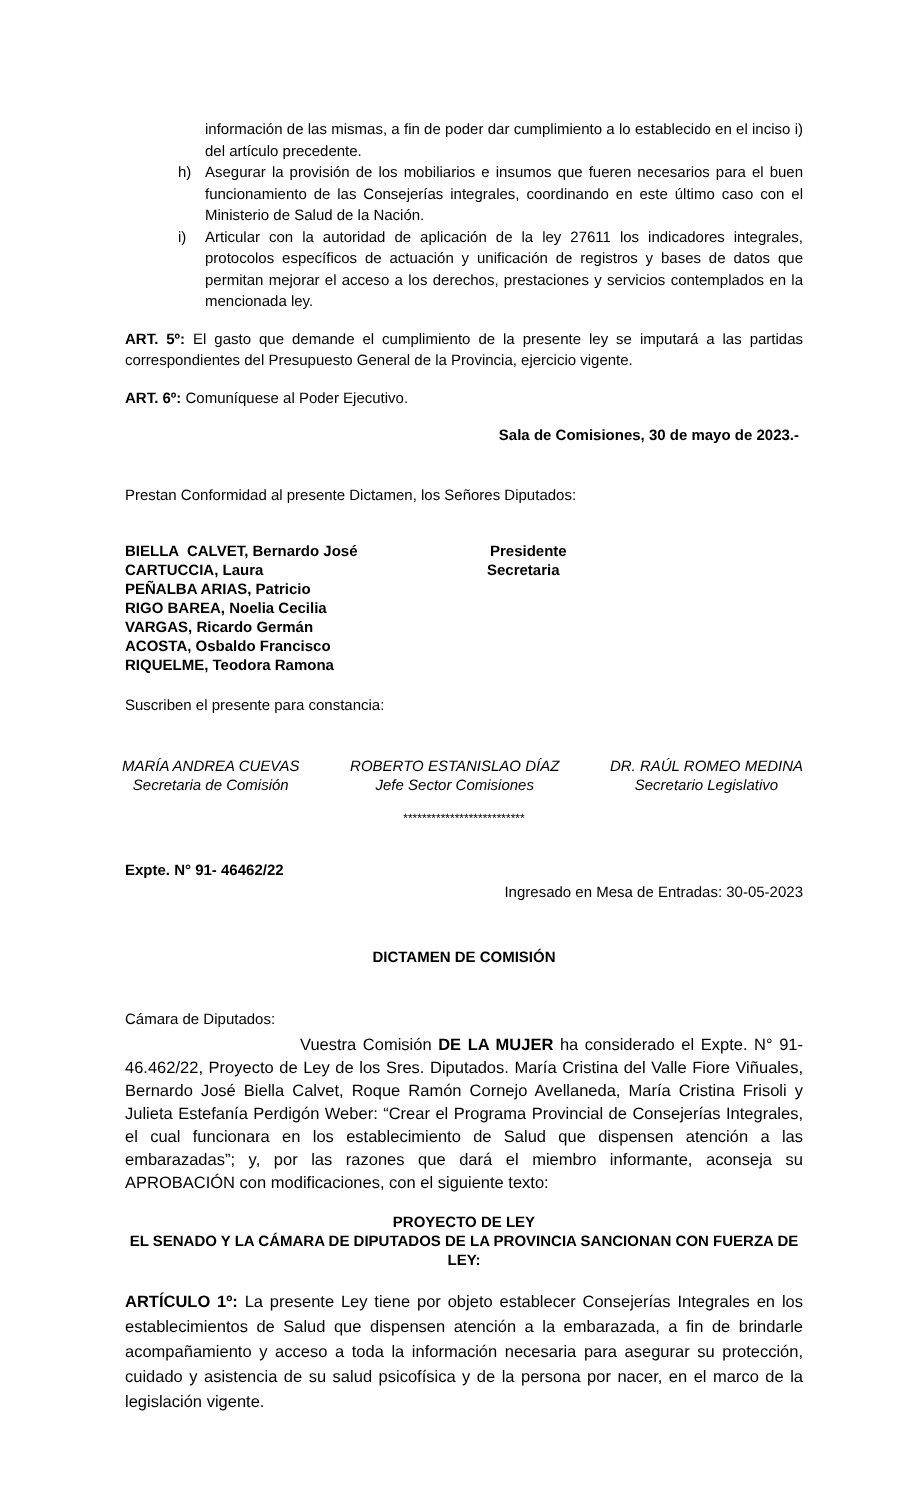información de las mismas, a fin de poder dar cumplimiento a lo establecido en el inciso i) del artículo precedente.
h) Asegurar la provisión de los mobiliarios e insumos que fueren necesarios para el buen funcionamiento de las Consejerías integrales, coordinando en este último caso con el Ministerio de Salud de la Nación.
i) Articular con la autoridad de aplicación de la ley 27611 los indicadores integrales, protocolos específicos de actuación y unificación de registros y bases de datos que permitan mejorar el acceso a los derechos, prestaciones y servicios contemplados en la mencionada ley.
ART. 5º: El gasto que demande el cumplimiento de la presente ley se imputará a las partidas correspondientes del Presupuesto General de la Provincia, ejercicio vigente.
ART. 6º: Comuníquese al Poder Ejecutivo.
Sala de Comisiones, 30 de mayo de 2023.-
Prestan Conformidad al presente Dictamen, los Señores Diputados:
BIELLA CALVET, Bernardo José Presidente
CARTUCCIA, Laura Secretaria
PEÑALBA ARIAS, Patricio
RIGO BAREA, Noelia Cecilia
VARGAS, Ricardo Germán
ACOSTA, Osbaldo Francisco
RIQUELME, Teodora Ramona
Suscriben el presente para constancia:
MARÍA ANDREA CUEVAS
Secretaria de Comisión
ROBERTO ESTANISLAO DÍAZ
Jefe Sector Comisiones
DR. RAÚL ROMEO MEDINA
Secretario Legislativo
**************************
Expte. N° 91- 46462/22
Ingresado en Mesa de Entradas: 30-05-2023
DICTAMEN DE COMISIÓN
Cámara de Diputados:
Vuestra Comisión DE LA MUJER ha considerado el Expte. N° 91-46.462/22, Proyecto de Ley de los Sres. Diputados. María Cristina del Valle Fiore Viñuales, Bernardo José Biella Calvet, Roque Ramón Cornejo Avellaneda, María Cristina Frisoli y Julieta Estefanía Perdigón Weber: “Crear el Programa Provincial de Consejerías Integrales, el cual funcionara en los establecimiento de Salud que dispensen atención a las embarazadas”; y, por las razones que dará el miembro informante, aconseja su APROBACIÓN con modificaciones, con el siguiente texto:
PROYECTO DE LEY
EL SENADO Y LA CÁMARA DE DIPUTADOS DE LA PROVINCIA SANCIONAN CON FUERZA DE
LEY:
ARTÍCULO 1º: La presente Ley tiene por objeto establecer Consejerías Integrales en los establecimientos de Salud que dispensen atención a la embarazada, a fin de brindarle acompañamiento y acceso a toda la información necesaria para asegurar su protección, cuidado y asistencia de su salud psicofísica y de la persona por nacer, en el marco de la legislación vigente.